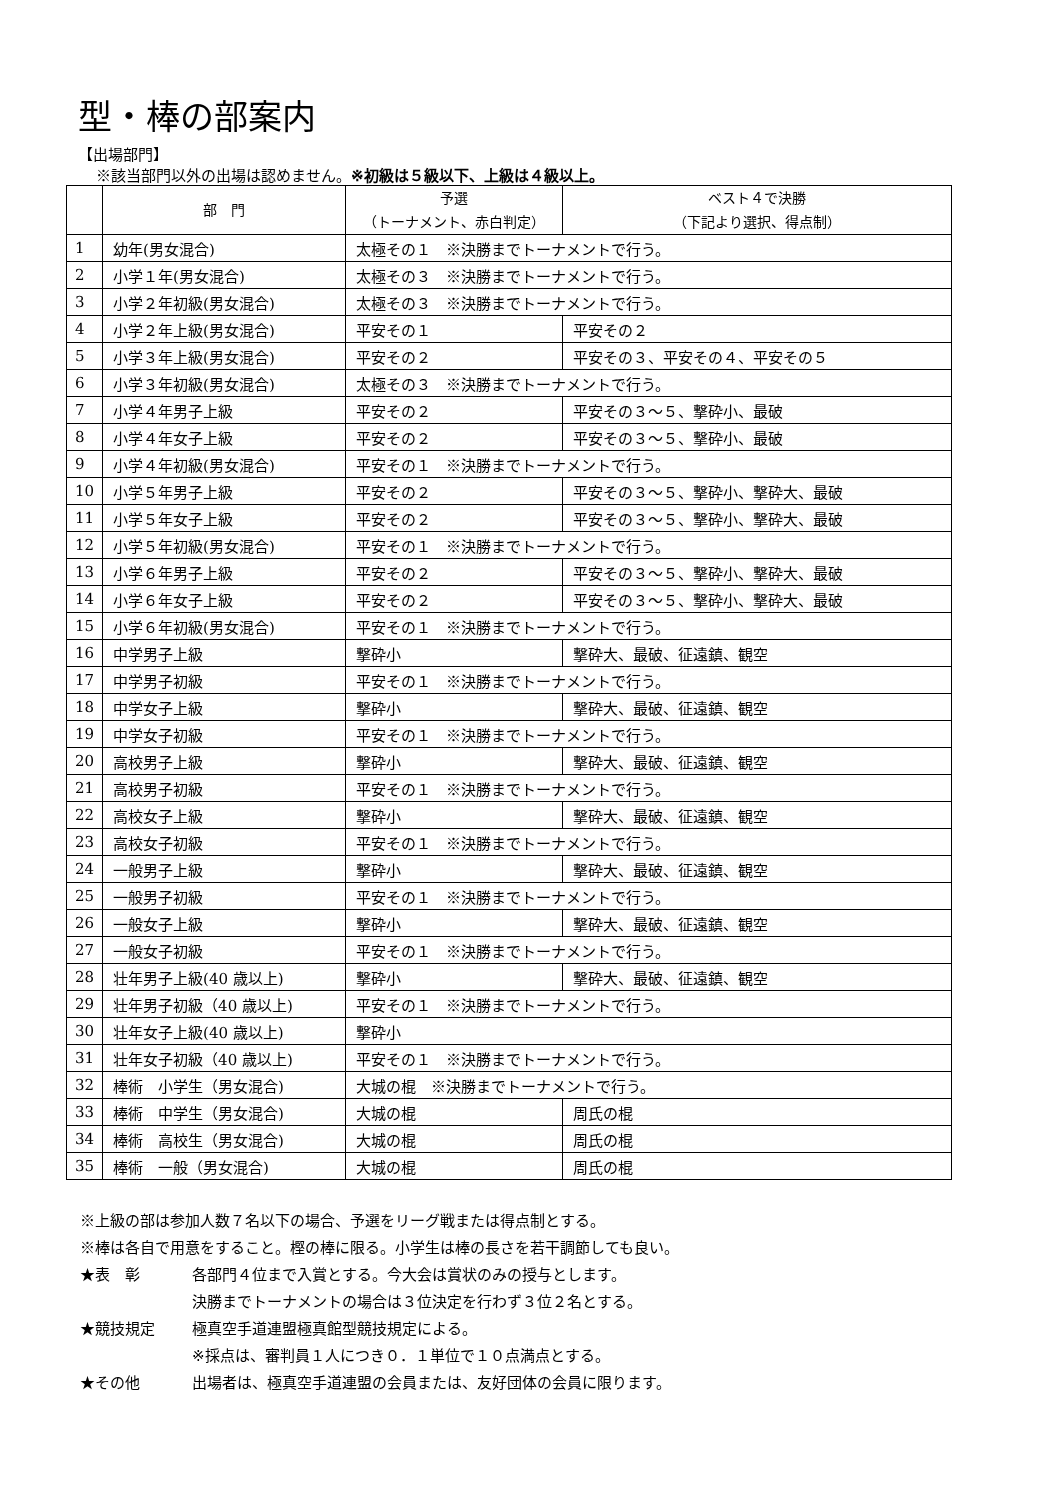型・棒の部案内
【出場部門】
※該当部門以外の出場は認めません。※初級は５級以下、上級は４級以上。
| | 部 門 | 予選 （トーナメント、赤白判定） | ベスト４で決勝 （下記より選択、得点制） |
| --- | --- | --- | --- |
| 1 | 幼年(男女混合) | 太極その１ ※決勝までトーナメントで行う。 | |
| 2 | 小学１年(男女混合) | 太極その３ ※決勝までトーナメントで行う。 | |
| 3 | 小学２年初級(男女混合) | 太極その３ ※決勝までトーナメントで行う。 | |
| 4 | 小学２年上級(男女混合) | 平安その１ | 平安その２ |
| 5 | 小学３年上級(男女混合) | 平安その２ | 平安その３、平安その４、平安その５ |
| 6 | 小学３年初級(男女混合) | 太極その３ ※決勝までトーナメントで行う。 | |
| 7 | 小学４年男子上級 | 平安その２ | 平安その３～５、撃砕小、最破 |
| 8 | 小学４年女子上級 | 平安その２ | 平安その３～５、撃砕小、最破 |
| 9 | 小学４年初級(男女混合) | 平安その１ ※決勝までトーナメントで行う。 | |
| 10 | 小学５年男子上級 | 平安その２ | 平安その３～５、撃砕小、撃砕大、最破 |
| 11 | 小学５年女子上級 | 平安その２ | 平安その３～５、撃砕小、撃砕大、最破 |
| 12 | 小学５年初級(男女混合) | 平安その１ ※決勝までトーナメントで行う。 | |
| 13 | 小学６年男子上級 | 平安その２ | 平安その３～５、撃砕小、撃砕大、最破 |
| 14 | 小学６年女子上級 | 平安その２ | 平安その３～５、撃砕小、撃砕大、最破 |
| 15 | 小学６年初級(男女混合) | 平安その１ ※決勝までトーナメントで行う。 | |
| 16 | 中学男子上級 | 撃砕小 | 撃砕大、最破、征遠鎮、観空 |
| 17 | 中学男子初級 | 平安その１ ※決勝までトーナメントで行う。 | |
| 18 | 中学女子上級 | 撃砕小 | 撃砕大、最破、征遠鎮、観空 |
| 19 | 中学女子初級 | 平安その１ ※決勝までトーナメントで行う。 | |
| 20 | 高校男子上級 | 撃砕小 | 撃砕大、最破、征遠鎮、観空 |
| 21 | 高校男子初級 | 平安その１ ※決勝までトーナメントで行う。 | |
| 22 | 高校女子上級 | 撃砕小 | 撃砕大、最破、征遠鎮、観空 |
| 23 | 高校女子初級 | 平安その１ ※決勝までトーナメントで行う。 | |
| 24 | 一般男子上級 | 撃砕小 | 撃砕大、最破、征遠鎮、観空 |
| 25 | 一般男子初級 | 平安その１ ※決勝までトーナメントで行う。 | |
| 26 | 一般女子上級 | 撃砕小 | 撃砕大、最破、征遠鎮、観空 |
| 27 | 一般女子初級 | 平安その１ ※決勝までトーナメントで行う。 | |
| 28 | 壮年男子上級(40 歳以上) | 撃砕小 | 撃砕大、最破、征遠鎮、観空 |
| 29 | 壮年男子初級（40 歳以上) | 平安その１ ※決勝までトーナメントで行う。 | |
| 30 | 壮年女子上級(40 歳以上) | 撃砕小 | |
| 31 | 壮年女子初級（40 歳以上) | 平安その１ ※決勝までトーナメントで行う。 | |
| 32 | 棒術 小学生（男女混合) | 大城の棍 ※決勝までトーナメントで行う。 | |
| 33 | 棒術 中学生（男女混合) | 大城の棍 | 周氏の棍 |
| 34 | 棒術 高校生（男女混合) | 大城の棍 | 周氏の棍 |
| 35 | 棒術 一般（男女混合) | 大城の棍 | 周氏の棍 |
※上級の部は参加人数７名以下の場合、予選をリーグ戦または得点制とする。
※棒は各自で用意をすること。樫の棒に限る。小学生は棒の長さを若干調節しても良い。
★表　彰 各部門４位まで入賞とする。今大会は賞状のみの授与とします。
決勝までトーナメントの場合は３位決定を行わず３位２名とする。
★競技規定 極真空手道連盟極真館型競技規定による。
※採点は、審判員１人につき０．１単位で１０点満点とする。
★その他 出場者は、極真空手道連盟の会員または、友好団体の会員に限ります。